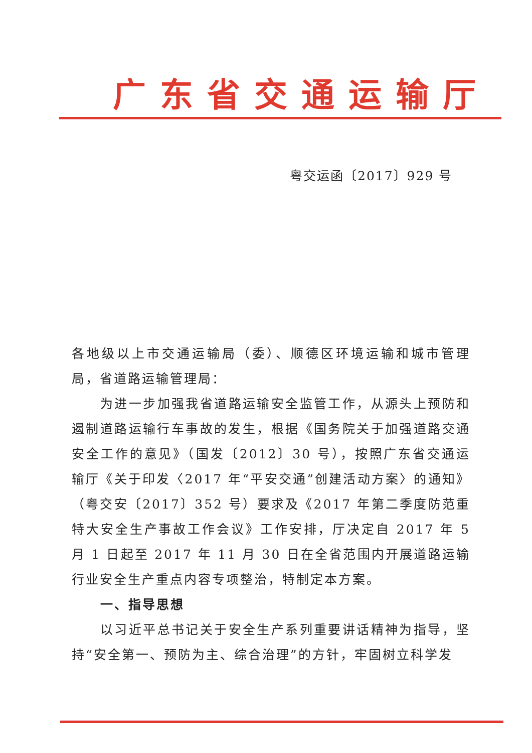广东省交通运输厅
粤交运函〔2017〕929 号
各地级以上市交通运输局（委）、顺德区环境运输和城市管理局，省道路运输管理局：
为进一步加强我省道路运输安全监管工作，从源头上预防和遏制道路运输行车事故的发生，根据《国务院关于加强道路交通安全工作的意见》（国发〔2012〕30 号），按照广东省交通运输厅《关于印发〈2017 年“平安交通”创建活动方案〉的通知》（粤交安〔2017〕352 号）要求及《2017 年第二季度防范重特大安全生产事故工作会议》工作安排，厅决定自 2017 年 5 月 1 日起至 2017 年 11 月 30 日在全省范围内开展道路运输行业安全生产重点内容专项整治，特制定本方案。
一、指导思想
以习近平总书记关于安全生产系列重要讲话精神为指导，坚持“安全第一、预防为主、综合治理”的方针，牢固树立科学发